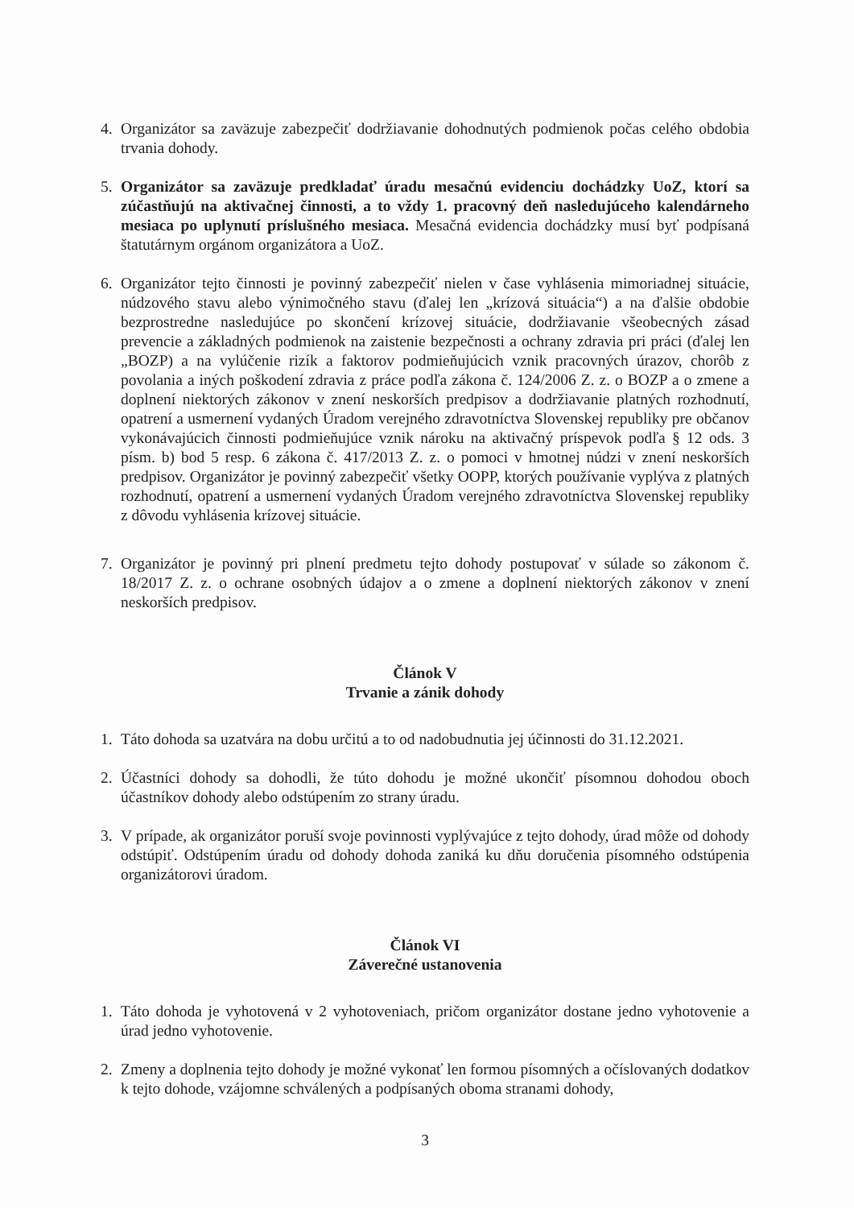4. Organizátor sa zaväzuje zabezpečiť dodržiavanie dohodnutých podmienok počas celého obdobia trvania dohody.
5. Organizátor sa zaväzuje predkladať úradu mesačnú evidenciu dochádzky UoZ, ktorí sa zúčastňujú na aktivačnej činnosti, a to vždy 1. pracovný deň nasledujúceho kalendárneho mesiaca po uplynutí príslušného mesiaca. Mesačná evidencia dochádzky musí byť podpísaná štatutárnym orgánom organizátora a UoZ.
6. Organizátor tejto činnosti je povinný zabezpečiť nielen v čase vyhlásenia mimoriadnej situácie, núdzového stavu alebo výnimočného stavu (ďalej len „krízová situácia“) a na ďalšie obdobie bezprostredne nasledujúce po skončení krízovej situácie, dodržiavanie všeobecných zásad prevencie a základných podmienok na zaistenie bezpečnosti a ochrany zdravia pri práci (ďalej len „BOZP) a na vylúčenie rizík a faktorov podmieňujúcich vznik pracovných úrazov, chorôb z povolania a iných poškodení zdravia z práce podľa zákona č. 124/2006 Z. z. o BOZP a o zmene a doplnení niektorých zákonov v znení neskorších predpisov a dodržiavanie platných rozhodnutí, opatrení a usmernení vydaných Úradom verejného zdravotníctva Slovenskej republiky pre občanov vykonávajúcich činnosti podmieňujúce vznik nároku na aktivačný príspevok podľa § 12 ods. 3 písm. b) bod 5 resp. 6 zákona č. 417/2013 Z. z. o pomoci v hmotnej núdzi v znení neskorších predpisov. Organizátor je povinný zabezpečiť všetky OOPP, ktorých používanie vyplýva z platných rozhodnutí, opatrení a usmernení vydaných Úradom verejného zdravotníctva Slovenskej republiky z dôvodu vyhlásenia krízovej situácie.
7. Organizátor je povinný pri plnení predmetu tejto dohody postupovať v súlade so zákonom č. 18/2017 Z. z. o ochrane osobných údajov a o zmene a doplnení niektorých zákonov v znení neskorších predpisov.
Článok V
Trvanie a zánik dohody
1. Táto dohoda sa uzatvára na dobu určitú a to od nadobudnutia jej účinnosti do 31.12.2021.
2. Účastníci dohody sa dohodli, že túto dohodu je možné ukončiť písomnou dohodou oboch účastníkov dohody alebo odstúpením zo strany úradu.
3. V prípade, ak organizátor poruší svoje povinnosti vyplývajúce z tejto dohody, úrad môže od dohody odstúpiť. Odstúpením úradu od dohody dohoda zaniká ku dňu doručenia písomného odstúpenia organizátorovi úradom.
Článok VI
Záverečné ustanovenia
1. Táto dohoda je vyhotovená v 2 vyhotoveniach, pričom organizátor dostane jedno vyhotovenie a úrad jedno vyhotovenie.
2. Zmeny a doplnenia tejto dohody je možné vykonať len formou písomných a očíslovaných dodatkov k tejto dohode, vzájomne schválených a podpísaných oboma stranami dohody,
3